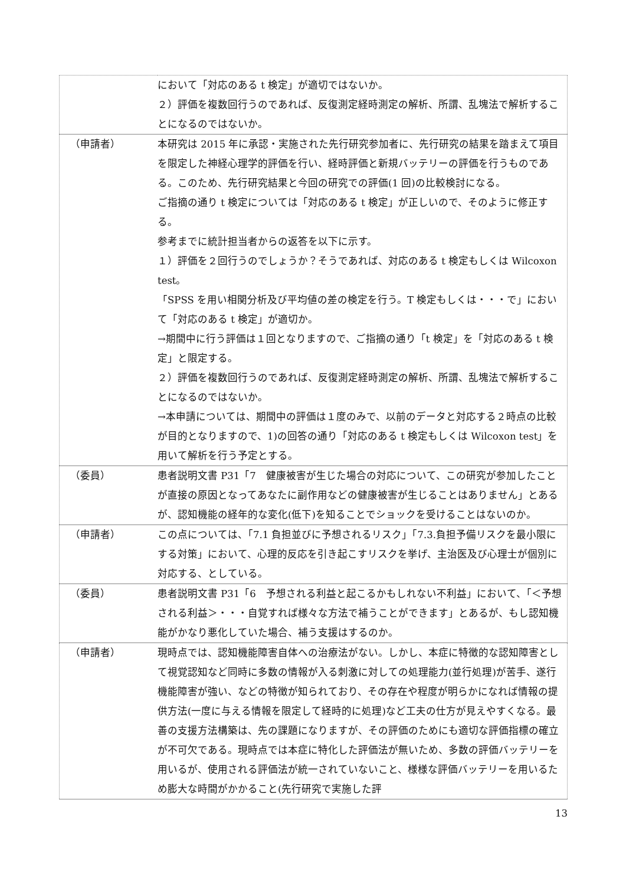| | において「対応のある t 検定」が適切ではないか。 ２）評価を複数回行うのであれば、反復測定経時測定の解析、所謂、乱塊法で解析することになるのではないか。 |
| （申請者） | 本研究は 2015 年に承認・実施された先行研究参加者に、先行研究の結果を踏まえて項目を限定した神経心理学的評価を行い、経時評価と新規バッテリーの評価を行うものである。このため、先行研究結果と今回の研究での評価(1 回)の比較検討になる。 ご指摘の通り t 検定については「対応のある t 検定」が正しいので、そのように修正する。 参考までに統計担当者からの返答を以下に示す。 １）評価を２回行うのでしょうか？そうであれば、対応のある t 検定もしくは Wilcoxon test。 「SPSS を用い相関分析及び平均値の差の検定を行う。T 検定もしくは・・・で」において「対応のある t 検定」が適切か。 →期間中に行う評価は１回となりますので、ご指摘の通り「t 検定」を「対応のある t 検定」と限定する。 ２）評価を複数回行うのであれば、反復測定経時測定の解析、所謂、乱塊法で解析することになるのではないか。 →本申請については、期間中の評価は１度のみで、以前のデータと対応する２時点の比較が目的となりますので、1)の回答の通り「対応のある t 検定もしくは Wilcoxon test」を用いて解析を行う予定とする。 |
| （委員） | 患者説明文書 P31「7 健康被害が生じた場合の対応について、この研究が参加したことが直接の原因となってあなたに副作用などの健康被害が生じることはありません」とあるが、認知機能の経年的な変化(低下)を知ることでショックを受けることはないのか。 |
| （申請者） | この点については、「7.1 負担並びに予想されるリスク」「7.3.負担予備リスクを最小限にする対策」において、心理的反応を引き起こすリスクを挙げ、主治医及び心理士が個別に対応する、としている。 |
| （委員） | 患者説明文書 P31「6 予想される利益と起こるかもしれない不利益」において、「＜予想される利益＞・・・自覚すれば様々な方法で補うことができます」とあるが、もし認知機能がかなり悪化していた場合、補う支援はするのか。 |
| （申請者） | 現時点では、認知機能障害自体への治療法がない。しかし、本症に特徴的な認知障害として視覚認知など同時に多数の情報が入る刺激に対しての処理能力(並行処理)が苦手、遂行機能障害が強い、などの特徴が知られており、その存在や程度が明らかになれば情報の提供方法(一度に与える情報を限定して経時的に処理)など工夫の仕方が見えやすくなる。最善の支援方法構築は、先の課題になりますが、その評価のためにも適切な評価指標の確立が不可欠である。現時点では本症に特化した評価法が無いため、多数の評価バッテリーを用いるが、使用される評価法が統一されていないこと、様様な評価バッテリーを用いるため膨大な時間がかかること(先行研究で実施した評 |
13